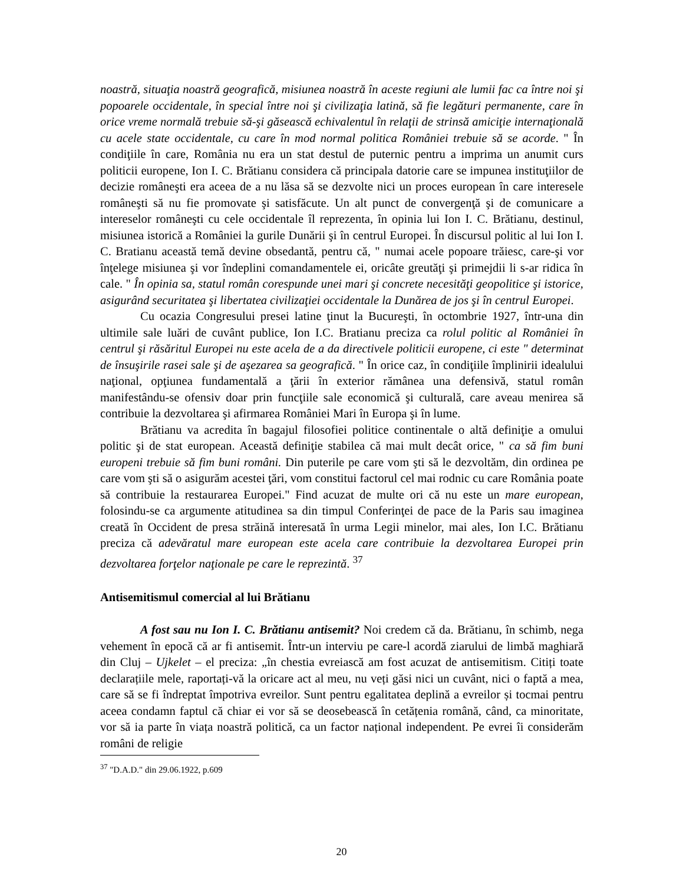noastră, situaţia noastră geografică, misiunea noastră în aceste regiuni ale lumii fac ca între noi şi popoarele occidentale, în special între noi şi civilizaţia latină, să fie legături permanente, care în orice vreme normală trebuie să-şi găsească echivalentul în relaţii de strinsă amiciţie internaţională cu acele state occidentale, cu care în mod normal politica României trebuie să se acorde. " În condiţiile în care, România nu era un stat destul de puternic pentru a imprima un anumit curs politicii europene, Ion I. C. Brătianu considera că principala datorie care se impunea instituţiilor de decizie româneşti era aceea de a nu lăsa să se dezvolte nici un proces european în care interesele româneşti să nu fie promovate şi satisfăcute. Un alt punct de convergenţă şi de comunicare a intereselor româneşti cu cele occidentale îl reprezenta, în opinia lui Ion I. C. Brătianu, destinul, misiunea istorică a României la gurile Dunării şi în centrul Europei. În discursul politic al lui Ion I. C. Bratianu această temă devine obsedantă, pentru că, " numai acele popoare trăiesc, care-şi vor înţelege misiunea şi vor îndeplini comandamentele ei, oricâte greutăţi şi primejdii li s-ar ridica în cale. " În opinia sa, statul român corespunde unei mari şi concrete necesităţi geopolitice şi istorice, asigurând securitatea şi libertatea civilizaţiei occidentale la Dunărea de jos şi în centrul Europei.
Cu ocazia Congresului presei latine ţinut la Bucureşti, în octombrie 1927, într-una din ultimile sale luări de cuvânt publice, Ion I.C. Bratianu preciza ca rolul politic al României în centrul şi răsăritul Europei nu este acela de a da directivele politicii europene, ci este " determinat de însuşirile rasei sale şi de aşezarea sa geografică. " În orice caz, în condiţiile împlinirii idealului naţional, opţiunea fundamentală a ţării în exterior rămânea una defensivă, statul român manifestându-se ofensiv doar prin funcţiile sale economică şi culturală, care aveau menirea să contribuie la dezvoltarea şi afirmarea României Mari în Europa şi în lume.
Brătianu va acredita în bagajul filosofiei politice continentale o altă definiţie a omului politic şi de stat european. Această definiţie stabilea că mai mult decât orice, " ca să fim buni europeni trebuie să fim buni români. Din puterile pe care vom şti să le dezvoltăm, din ordinea pe care vom şti să o asigurăm acestei ţări, vom constitui factorul cel mai rodnic cu care România poate să contribuie la restaurarea Europei." Find acuzat de multe ori că nu este un mare european, folosindu-se ca argumente atitudinea sa din timpul Conferinţei de pace de la Paris sau imaginea creată în Occident de presa străină interesată în urma Legii minelor, mai ales, Ion I.C. Brătianu preciza că adevăratul mare european este acela care contribuie la dezvoltarea Europei prin dezvoltarea forţelor naţionale pe care le reprezintă. <sup>37</sup>
Antisemitismul comercial al lui Brătianu
A fost sau nu Ion I. C. Brătianu antisemit? Noi credem că da. Brătianu, în schimb, nega vehement în epocă că ar fi antisemit. Într-un interviu pe care-l acordă ziarului de limbă maghiară din Cluj – Ujkelet – el preciza: „în chestia evreiască am fost acuzat de antisemitism. Citiți toate declarațiile mele, raportați-vă la oricare act al meu, nu veți găsi nici un cuvânt, nici o faptă a mea, care să se fi îndreptat împotriva evreilor. Sunt pentru egalitatea deplină a evreilor și tocmai pentru aceea condamn faptul că chiar ei vor să se deosebească în cetățenia română, când, ca minoritate, vor să ia parte în viața noastră politică, ca un factor național independent. Pe evrei îi considerăm români de religie
<sup>37</sup> "D.A.D." din 29.06.1922, p.609
20